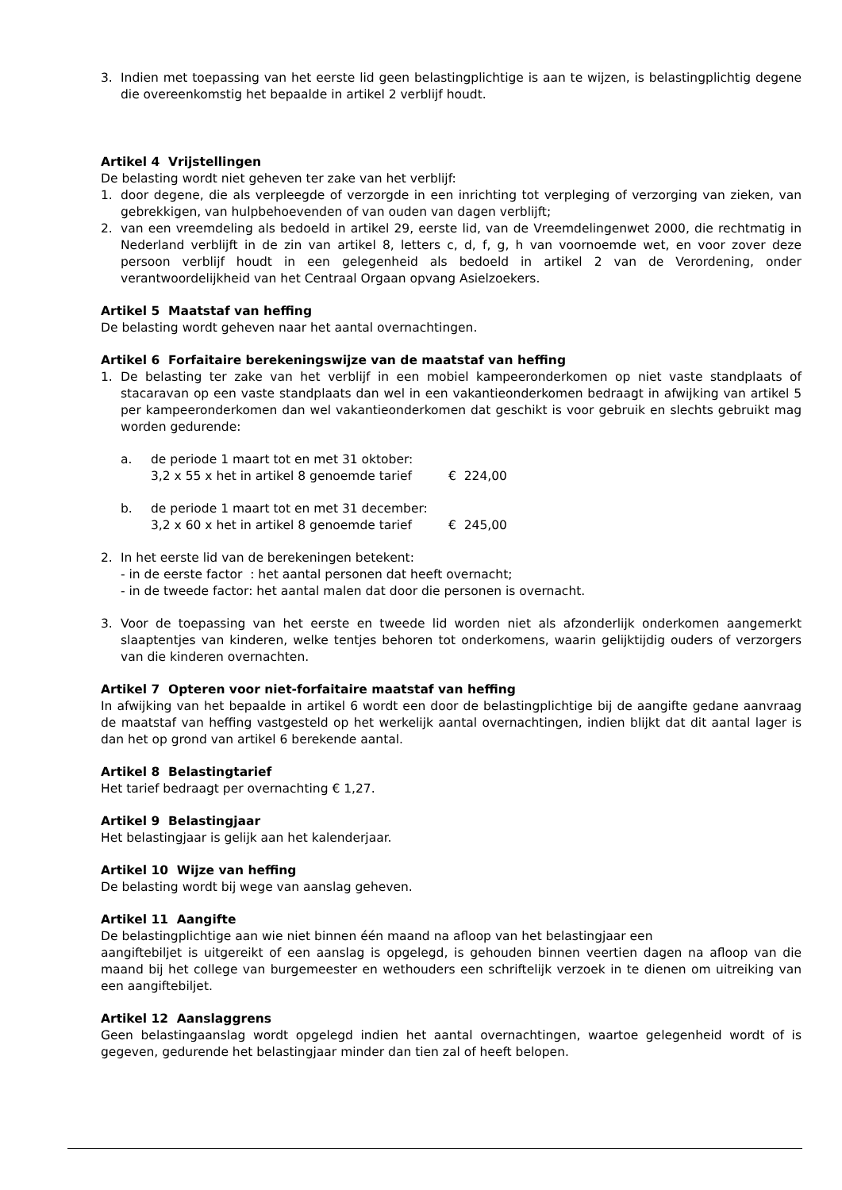3. Indien met toepassing van het eerste lid geen belastingplichtige is aan te wijzen, is belastingplichtig degene die overeenkomstig het bepaalde in artikel 2 verblijf houdt.
Artikel 4 Vrijstellingen
De belasting wordt niet geheven ter zake van het verblijf:
1. door degene, die als verpleegde of verzorgde in een inrichting tot verpleging of verzorging van zieken, van gebrekkigen, van hulpbehoevenden of van ouden van dagen verblijft;
2. van een vreemdeling als bedoeld in artikel 29, eerste lid, van de Vreemdelingenwet 2000, die rechtmatig in Nederland verblijft in de zin van artikel 8, letters c, d, f, g, h van voornoemde wet, en voor zover deze persoon verblijf houdt in een gelegenheid als bedoeld in artikel 2 van de Verordening, onder verantwoordelijkheid van het Centraal Orgaan opvang Asielzoekers.
Artikel 5 Maatstaf van heffing
De belasting wordt geheven naar het aantal overnachtingen.
Artikel 6 Forfaitaire berekeningswijze van de maatstaf van heffing
1. De belasting ter zake van het verblijf in een mobiel kampeeronderkomen op niet vaste standplaats of stacaravan op een vaste standplaats dan wel in een vakantieonderkomen bedraagt in afwijking van artikel 5 per kampeeronderkomen dan wel vakantieonderkomen dat geschikt is voor gebruik en slechts gebruikt mag worden gedurende:
a. de periode 1 maart tot en met 31 oktober:
3,2 x 55 x het in artikel 8 genoemde tarief € 224,00
b. de periode 1 maart tot en met 31 december:
3,2 x 60 x het in artikel 8 genoemde tarief € 245,00
2. In het eerste lid van de berekeningen betekent:
- in de eerste factor : het aantal personen dat heeft overnacht;
- in de tweede factor: het aantal malen dat door die personen is overnacht.
3. Voor de toepassing van het eerste en tweede lid worden niet als afzonderlijk onderkomen aangemerkt slaaptentjes van kinderen, welke tentjes behoren tot onderkomens, waarin gelijktijdig ouders of verzorgers van die kinderen overnachten.
Artikel 7 Opteren voor niet-forfaitaire maatstaf van heffing
In afwijking van het bepaalde in artikel 6 wordt een door de belastingplichtige bij de aangifte gedane aanvraag de maatstaf van heffing vastgesteld op het werkelijk aantal overnachtingen, indien blijkt dat dit aantal lager is dan het op grond van artikel 6 berekende aantal.
Artikel 8 Belastingtarief
Het tarief bedraagt per overnachting € 1,27.
Artikel 9 Belastingjaar
Het belastingjaar is gelijk aan het kalenderjaar.
Artikel 10 Wijze van heffing
De belasting wordt bij wege van aanslag geheven.
Artikel 11 Aangifte
De belastingplichtige aan wie niet binnen één maand na afloop van het belastingjaar een
aangiftebiljet is uitgereikt of een aanslag is opgelegd, is gehouden binnen veertien dagen na afloop van die maand bij het college van burgemeester en wethouders een schriftelijk verzoek in te dienen om uitreiking van een aangiftebiljet.
Artikel 12 Aanslaggrens
Geen belastingaanslag wordt opgelegd indien het aantal overnachtingen, waartoe gelegenheid wordt of is gegeven, gedurende het belastingjaar minder dan tien zal of heeft belopen.